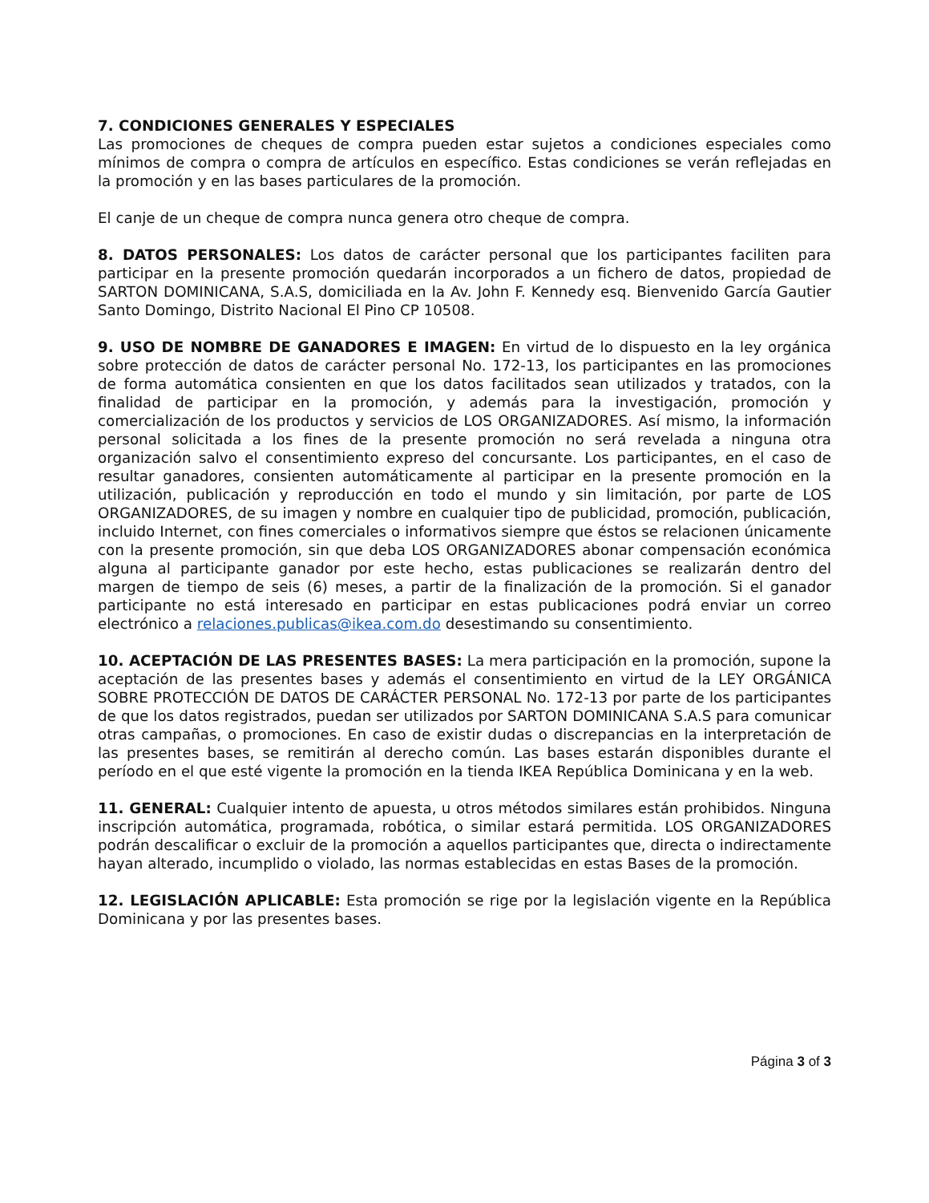7. CONDICIONES GENERALES Y ESPECIALES
Las promociones de cheques de compra pueden estar sujetos a condiciones especiales como mínimos de compra o compra de artículos en específico. Estas condiciones se verán reflejadas en la promoción y en las bases particulares de la promoción.
El canje de un cheque de compra nunca genera otro cheque de compra.
8. DATOS PERSONALES: Los datos de carácter personal que los participantes faciliten para participar en la presente promoción quedarán incorporados a un fichero de datos, propiedad de SARTON DOMINICANA, S.A.S, domiciliada en la Av. John F. Kennedy esq. Bienvenido García Gautier Santo Domingo, Distrito Nacional El Pino CP 10508.
9. USO DE NOMBRE DE GANADORES E IMAGEN: En virtud de lo dispuesto en la ley orgánica sobre protección de datos de carácter personal No. 172-13, los participantes en las promociones de forma automática consienten en que los datos facilitados sean utilizados y tratados, con la finalidad de participar en la promoción, y además para la investigación, promoción y comercialización de los productos y servicios de LOS ORGANIZADORES. Así mismo, la información personal solicitada a los fines de la presente promoción no será revelada a ninguna otra organización salvo el consentimiento expreso del concursante. Los participantes, en el caso de resultar ganadores, consienten automáticamente al participar en la presente promoción en la utilización, publicación y reproducción en todo el mundo y sin limitación, por parte de LOS ORGANIZADORES, de su imagen y nombre en cualquier tipo de publicidad, promoción, publicación, incluido Internet, con fines comerciales o informativos siempre que éstos se relacionen únicamente con la presente promoción, sin que deba LOS ORGANIZADORES abonar compensación económica alguna al participante ganador por este hecho, estas publicaciones se realizarán dentro del margen de tiempo de seis (6) meses, a partir de la finalización de la promoción. Si el ganador participante no está interesado en participar en estas publicaciones podrá enviar un correo electrónico a relaciones.publicas@ikea.com.do desestimando su consentimiento.
10. ACEPTACIÓN DE LAS PRESENTES BASES: La mera participación en la promoción, supone la aceptación de las presentes bases y además el consentimiento en virtud de la LEY ORGÁNICA SOBRE PROTECCIÓN DE DATOS DE CARÁCTER PERSONAL No. 172-13 por parte de los participantes de que los datos registrados, puedan ser utilizados por SARTON DOMINICANA S.A.S para comunicar otras campañas, o promociones. En caso de existir dudas o discrepancias en la interpretación de las presentes bases, se remitirán al derecho común. Las bases estarán disponibles durante el período en el que esté vigente la promoción en la tienda IKEA República Dominicana y en la web.
11. GENERAL: Cualquier intento de apuesta, u otros métodos similares están prohibidos. Ninguna inscripción automática, programada, robótica, o similar estará permitida. LOS ORGANIZADORES podrán descalificar o excluir de la promoción a aquellos participantes que, directa o indirectamente hayan alterado, incumplido o violado, las normas establecidas en estas Bases de la promoción.
12. LEGISLACIÓN APLICABLE: Esta promoción se rige por la legislación vigente en la República Dominicana y por las presentes bases.
Página 3 of 3